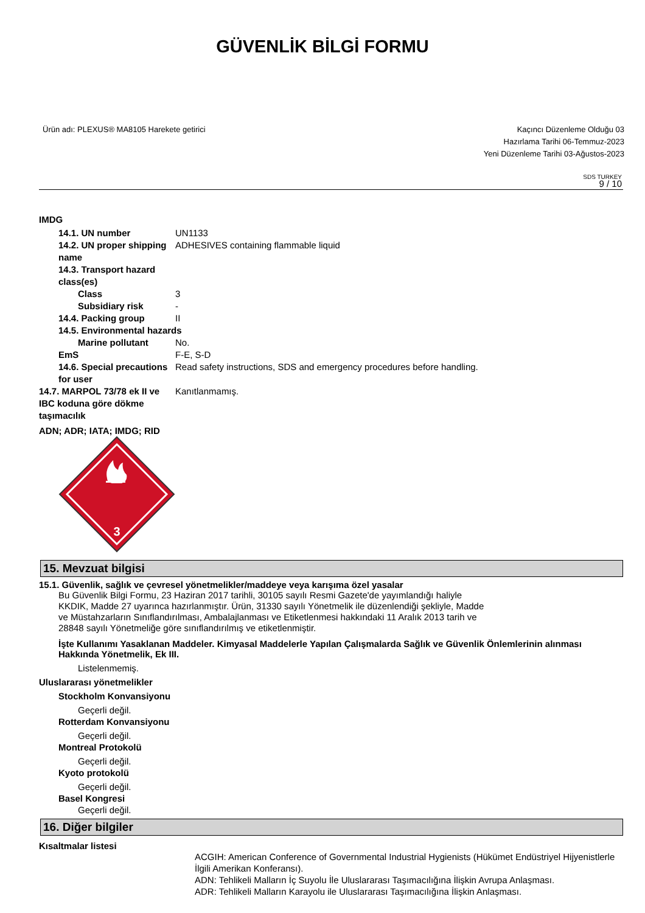GÜVENLİK BİLGİ FORMU
Ürün adı: PLEXUS® MA8105 Harekete getirici
Kaçıncı Düzenleme Olduğu 03
Hazırlama Tarihi 06-Temmuz-2023
Yeni Düzenleme Tarihi 03-Ağustos-2023
SDS TURKEY
9 / 10
IMDG
14.1. UN number UN1133
14.2. UN proper shipping name
ADHESIVES containing flammable liquid
14.3. Transport hazard class(es)
Class 3
Subsidiary risk -
14.4. Packing group II
14.5. Environmental hazards
Marine pollutant No.
EmS F-E, S-D
14.6. Special precautions for user
Read safety instructions, SDS and emergency procedures before handling.
14.7. MARPOL 73/78 ek II ve IBC koduna göre dökme taşımacılık
Kanıtlanmamış.
ADN; ADR; IATA; IMDG; RID
3
15. Mevzuat bilgisi
15.1. Güvenlik, sağlık ve çevresel yönetmelikler/maddeye veya karışıma özel yasalar
Bu Güvenlik Bilgi Formu, 23 Haziran 2017 tarihli, 30105 sayılı Resmi Gazete'de yayımlandığı haliyle KKDIK, Madde 27 uyarınca hazırlanmıştır. Ürün, 31330 sayılı Yönetmelik ile düzenlendiği şekliyle, Madde ve Müstahzarların Sınıflandırılması, Ambalajlanması ve Etiketlenmesi hakkındaki 11 Aralık 2013 tarih ve 28848 sayılı Yönetmeliğe göre sınıflandırılmış ve etiketlenmiştir.
İşte Kullanımı Yasaklanan Maddeler. Kimyasal Maddelerle Yapılan Çalışmalarda Sağlık ve Güvenlik Önlemlerinin alınması Hakkında Yönetmelik, Ek III.
Listelenmemiş.
Uluslararası yönetmelikler
Stockholm Konvansiyonu
Geçerli değil.
Rotterdam Konvansiyonu
Geçerli değil.
Montreal Protokolü
Geçerli değil.
Kyoto protokolü
Geçerli değil.
Basel Kongresi
Geçerli değil.
16. Diğer bilgiler
Kısaltmalar listesi
ACGIH: American Conference of Governmental Industrial Hygienists (Hükümet Endüstriyel Hijyenistlerle İlgili Amerikan Konferansı).
ADN: Tehlikeli Malların İç Suyolu İle Uluslararası Taşımacılığına İlişkin Avrupa Anlaşması.
ADR: Tehlikeli Malların Karayolu ile Uluslararası Taşımacılığına İlişkin Anlaşması.